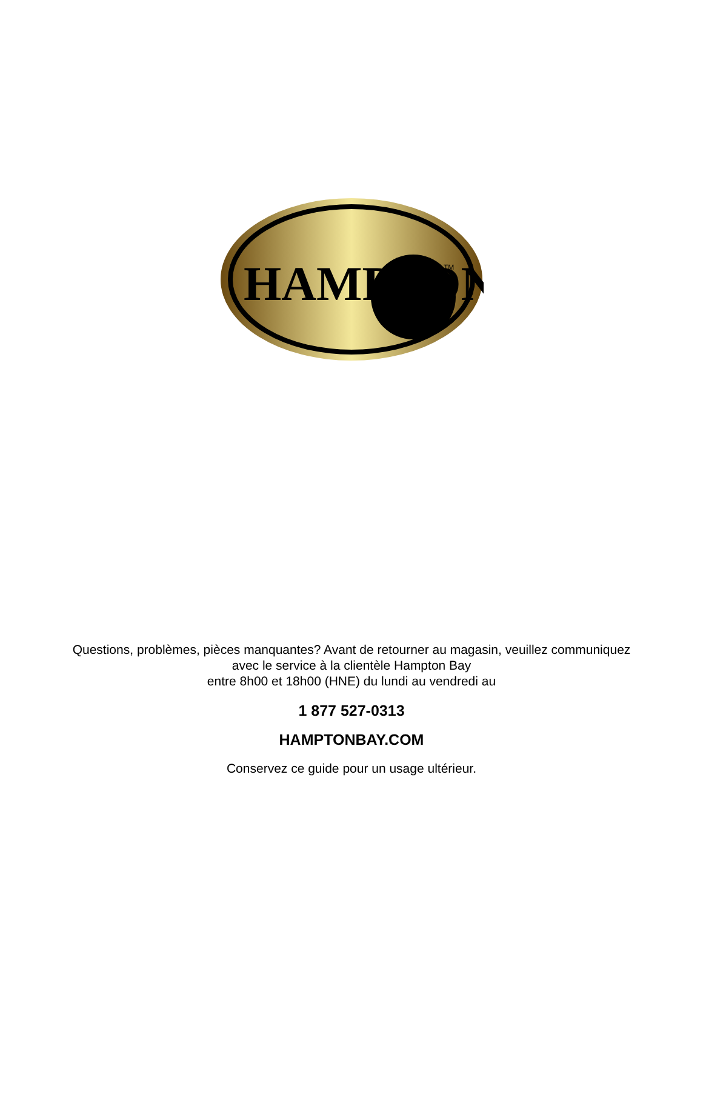HAMPTON
TM
Questions, problèmes, pièces manquantes? Avant de retourner au magasin, veuillez communiquez
avec le service à la clientèle Hampton Bay
entre 8h00 et 18h00 (HNE) du lundi au vendredi au
1 877 527-0313
HAMPTONBAY.COM
Conservez ce guide pour un usage ultérieur.